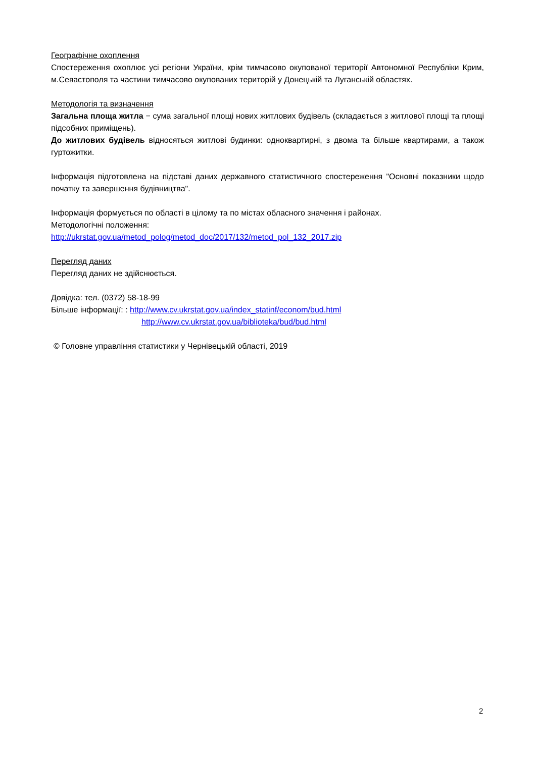Географічне охоплення
Спостереження охоплює усі регіони України, крім тимчасово окупованої території Автономної Республіки Крим, м.Севастополя та частини тимчасово окупованих територій у Донецькій та Луганській областях.
Методологія та визначення
Загальна площа житла − сума загальної площі нових житлових будівель (складається з житлової площі та площі підсобних приміщень).
До житлових будівель відносяться житлові будинки: одноквартирні, з двома та більше квартирами, а також гуртожитки.
Інформація підготовлена на підставі даних державного статистичного спостереження "Основні показники щодо початку та завершення будівництва".
Інформація формується по області в цілому та по містах обласного значення і районах.
Методологічні положення:
http://ukrstat.gov.ua/metod_polog/metod_doc/2017/132/metod_pol_132_2017.zip
Перегляд даних
Перегляд даних не здійснюється.
Довідка: тел. (0372) 58-18-99
Більше інформації: : http://www.cv.ukrstat.gov.ua/index_statinf/econom/bud.html
http://www.cv.ukrstat.gov.ua/biblioteka/bud/bud.html
© Головне управління статистики у Чернівецькій області, 2019
2